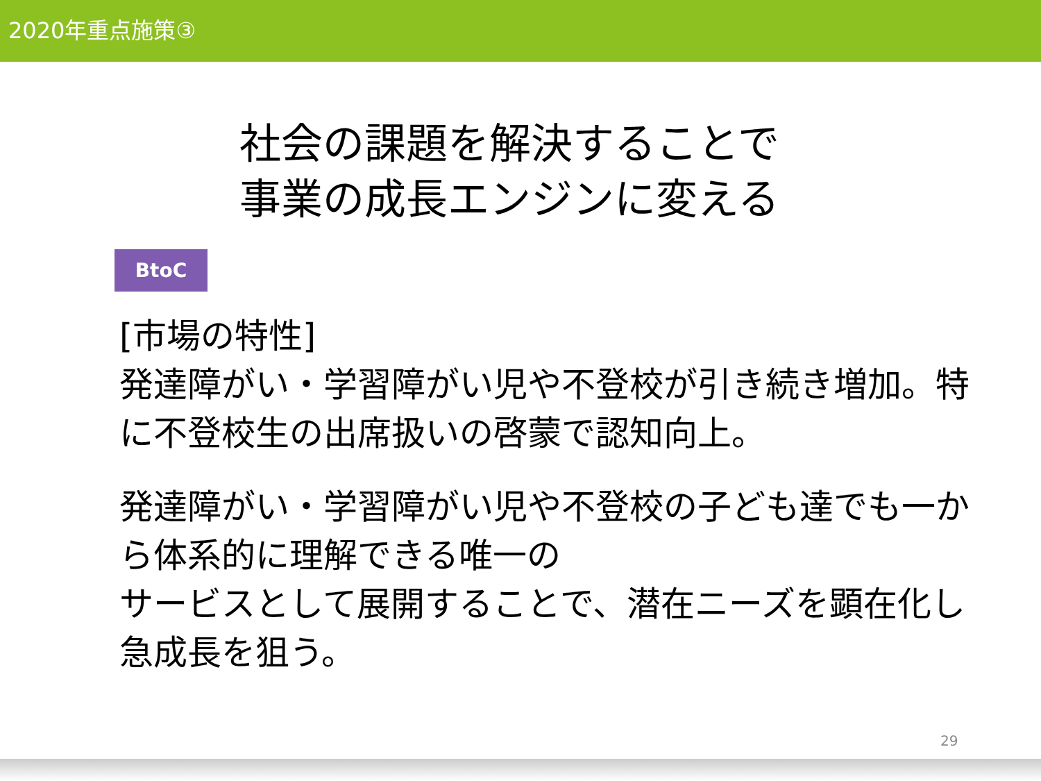2020年重点施策③
社会の課題を解決することで
事業の成長エンジンに変える
BtoC
[市場の特性]
発達障がい・学習障がい児や不登校が引き続き増加。特に不登校生の出席扱いの啓蒙で認知向上。
発達障がい・学習障がい児や不登校の子ども達でも一から体系的に理解できる唯一の
サービスとして展開することで、潜在ニーズを顕在化し急成長を狙う。
29